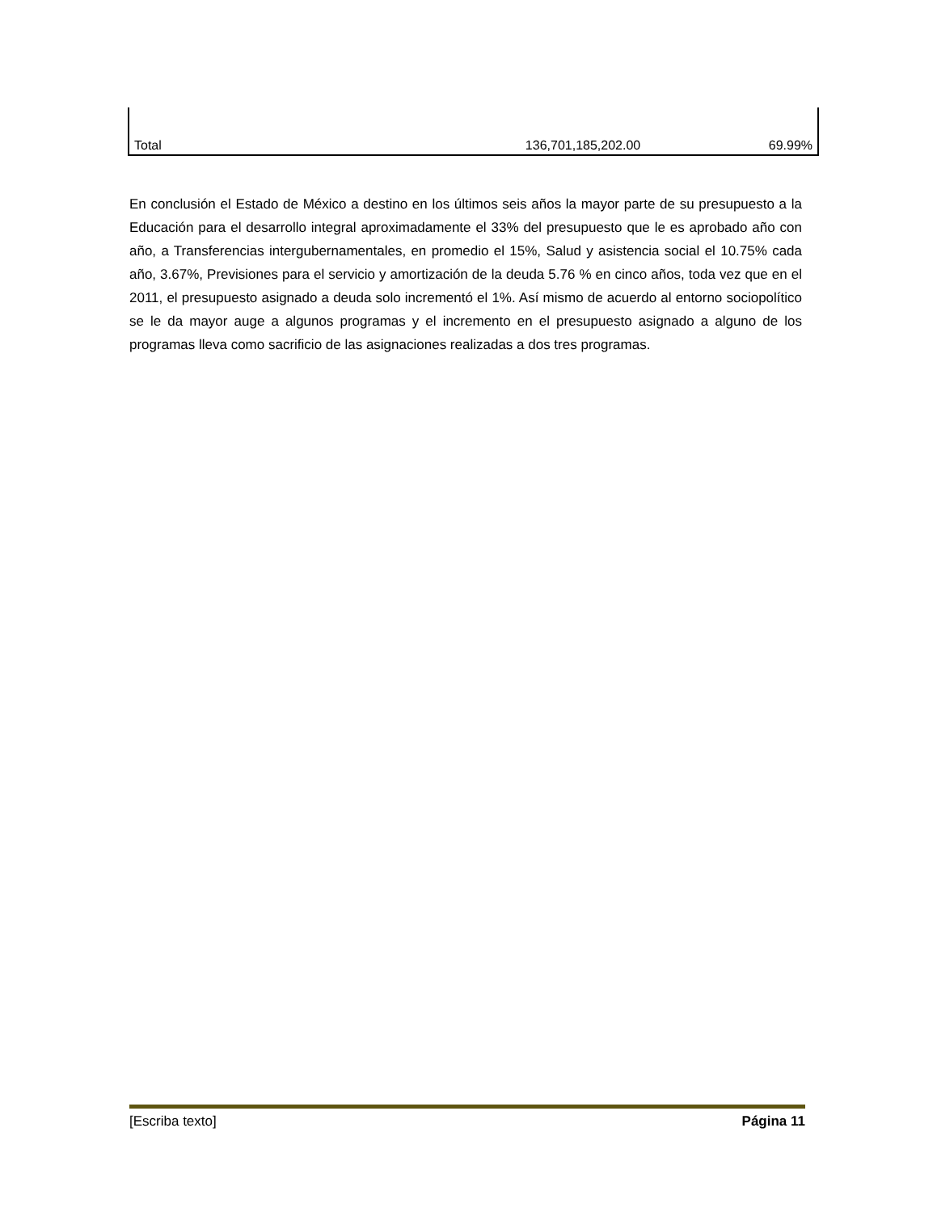| Total | 136,701,185,202.00 | 69.99% |
En conclusión el Estado de México a destino en los últimos seis años la mayor parte de su presupuesto a la Educación para el desarrollo integral aproximadamente el 33% del presupuesto que le es aprobado año con año, a Transferencias intergubernamentales, en promedio el 15%, Salud y asistencia social el 10.75% cada año, 3.67%, Previsiones para el servicio y amortización de la deuda 5.76 % en cinco años, toda vez que en el 2011, el presupuesto asignado a deuda solo incrementó el 1%. Así mismo de acuerdo al entorno sociopolítico se le da mayor auge a algunos programas y el incremento en el presupuesto asignado a alguno de los programas lleva como sacrificio de las asignaciones realizadas a dos tres programas.
[Escriba texto] Página 11